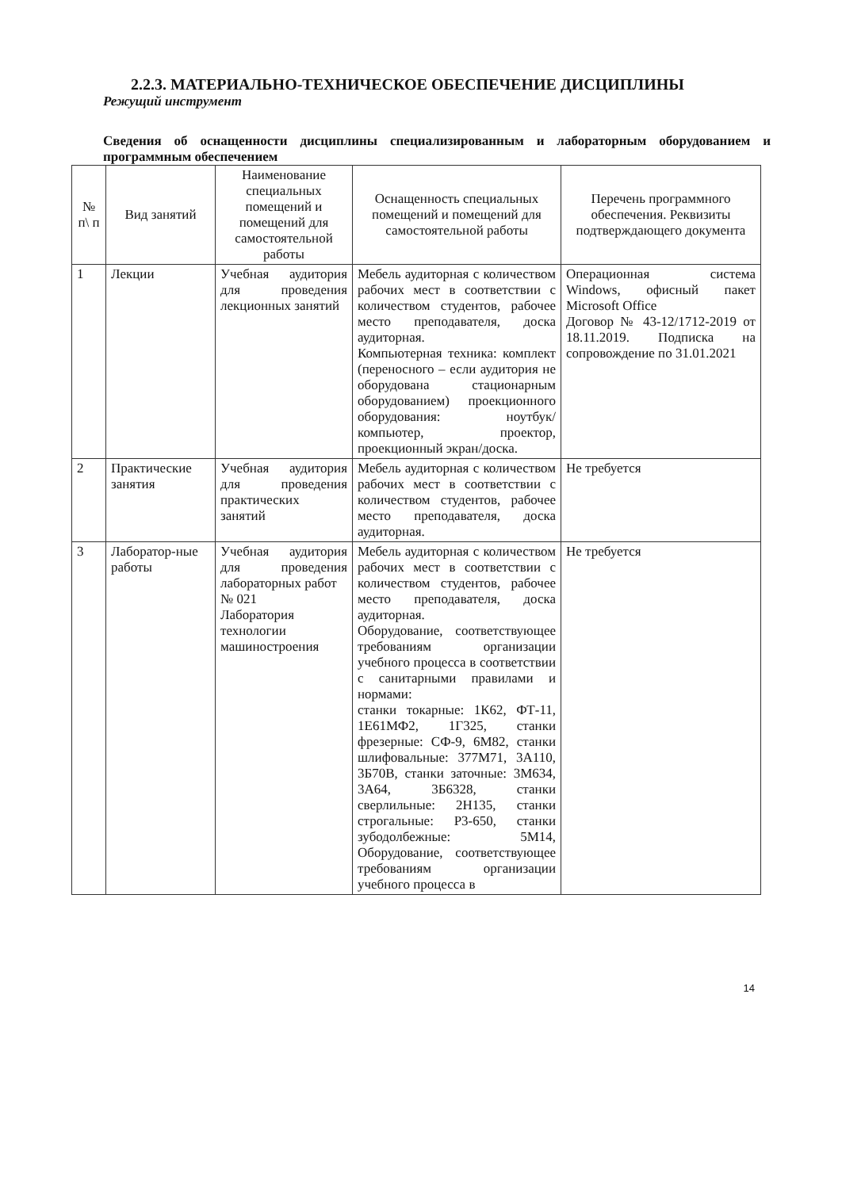2.2.3. МАТЕРИАЛЬНО-ТЕХНИЧЕСКОЕ ОБЕСПЕЧЕНИЕ ДИСЦИПЛИНЫ
Режущий инструмент
Сведения об оснащенности дисциплины специализированным и лабораторным оборудованием и программным обеспечением
| № п\ п | Вид занятий | Наименование специальных помещений и помещений для самостоятельной работы | Оснащенность специальных помещений и помещений для самостоятельной работы | Перечень программного обеспечения. Реквизиты подтверждающего документа |
| --- | --- | --- | --- | --- |
| 1 | Лекции | Учебная аудитория для проведения лекционных занятий | Мебель аудиторная с количеством рабочих мест в соответствии с количеством студентов, рабочее место преподавателя, доска аудиторная. Компьютерная техника: комплект (переносного – если аудитория не оборудована стационарным оборудованием) проекционного оборудования: ноутбук/компьютер, проектор, проекционный экран/доска. | Операционная система Windows, офисный пакет Microsoft Office Договор № 43-12/1712-2019 от 18.11.2019. Подписка на сопровождение по 31.01.2021 |
| 2 | Практические занятия | Учебная аудитория для проведения практических занятий | Мебель аудиторная с количеством рабочих мест в соответствии с количеством студентов, рабочее место преподавателя, доска аудиторная. | Не требуется |
| 3 | Лаборатор-ные работы | Учебная аудитория для проведения лабораторных работ № 021 Лаборатория технологии машиностроения | Мебель аудиторная с количеством рабочих мест в соответствии с количеством студентов, рабочее место преподавателя, доска аудиторная. Оборудование, соответствующее требованиям организации учебного процесса в соответствии с санитарными правилами и нормами: станки токарные: 1К62, ФТ-11, 1Е61МФ2, 1Г325, станки фрезерные: СФ-9, 6М82, станки шлифовальные: 377М71, 3А110, 3Б70В, станки заточные: 3М634, 3А64, 3Б6328, станки сверлильные: 2Н135, станки строгальные: Р3-650, станки зубодолбежные: 5М14, Оборудование, соответствующее требованиям организации учебного процесса в | Не требуется |
14